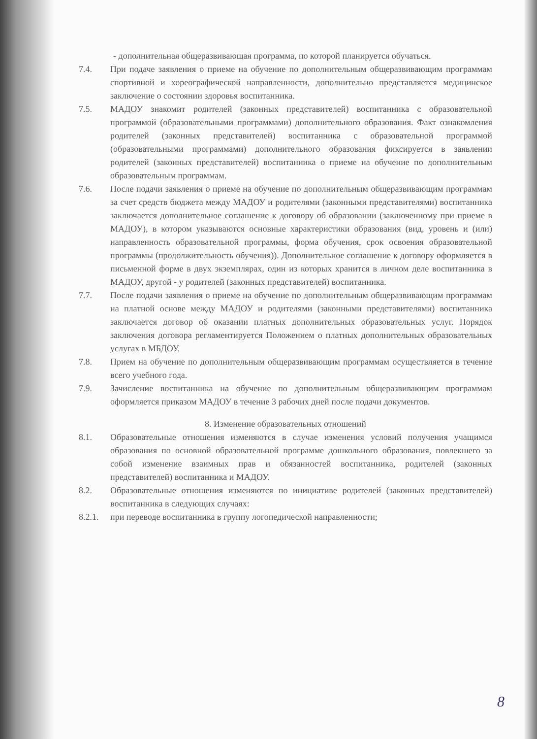- дополнительная общеразвивающая программа, по которой планируется обучаться.
7.4. При подаче заявления о приеме на обучение по дополнительным общеразвивающим программам спортивной и хореографической направленности, дополнительно представляется медицинское заключение о состоянии здоровья воспитанника.
7.5. МАДОУ знакомит родителей (законных представителей) воспитанника с образовательной программой (образовательными программами) дополнительного образования. Факт ознакомления родителей (законных представителей) воспитанника с образовательной программой (образовательными программами) дополнительного образования фиксируется в заявлении родителей (законных представителей) воспитанника о приеме на обучение по дополнительным образовательным программам.
7.6. После подачи заявления о приеме на обучение по дополнительным общеразвивающим программам за счет средств бюджета между МАДОУ и родителями (законными представителями) воспитанника заключается дополнительное соглашение к договору об образовании (заключенному при приеме в МАДОУ), в котором указываются основные характеристики образования (вид, уровень и (или) направленность образовательной программы, форма обучения, срок освоения образовательной программы (продолжительность обучения)). Дополнительное соглашение к договору оформляется в письменной форме в двух экземплярах, один из которых хранится в личном деле воспитанника в МАДОУ, другой - у родителей (законных представителей) воспитанника.
7.7. После подачи заявления о приеме на обучение по дополнительным общеразвивающим программам на платной основе между МАДОУ и родителями (законными представителями) воспитанника заключается договор об оказании платных дополнительных образовательных услуг. Порядок заключения договора регламентируется Положением о платных дополнительных образовательных услугах в МБДОУ.
7.8. Прием на обучение по дополнительным общеразвивающим программам осуществляется в течение всего учебного года.
7.9. Зачисление воспитанника на обучение по дополнительным общеразвивающим программам оформляется приказом МАДОУ в течение 3 рабочих дней после подачи документов.
8. Изменение образовательных отношений
8.1. Образовательные отношения изменяются в случае изменения условий получения учащимся образования по основной образовательной программе дошкольного образования, повлекшего за собой изменение взаимных прав и обязанностей воспитанника, родителей (законных представителей) воспитанника и МАДОУ.
8.2. Образовательные отношения изменяются по инициативе родителей (законных представителей) воспитанника в следующих случаях:
8.2.1.
при переводе воспитанника в группу логопедической направленности;
8